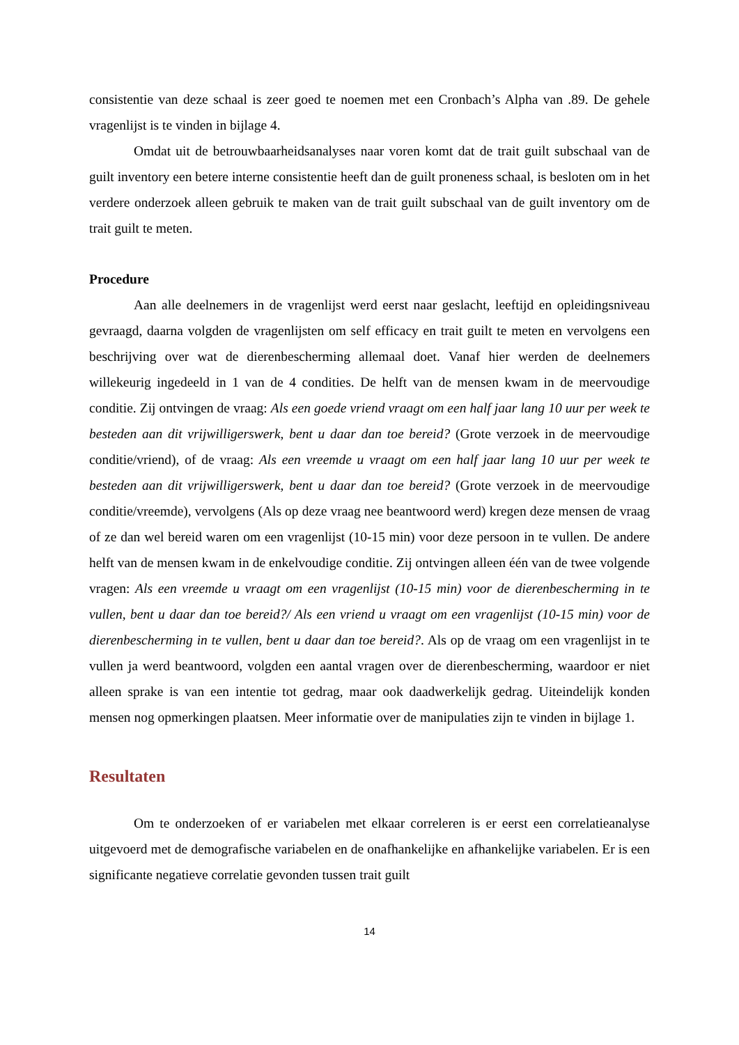consistentie van deze schaal is zeer goed te noemen met een Cronbach’s Alpha van .89. De gehele vragenlijst is te vinden in bijlage 4.
Omdat uit de betrouwbaarheidsanalyses naar voren komt dat de trait guilt subschaal van de guilt inventory een betere interne consistentie heeft dan de guilt proneness schaal, is besloten om in het verdere onderzoek alleen gebruik te maken van de trait guilt subschaal van de guilt inventory om de trait guilt te meten.
Procedure
Aan alle deelnemers in de vragenlijst werd eerst naar geslacht, leeftijd en opleidingsniveau gevraagd, daarna volgden de vragenlijsten om self efficacy en trait guilt te meten en vervolgens een beschrijving over wat de dierenbescherming allemaal doet. Vanaf hier werden de deelnemers willekeurig ingedeeld in 1 van de 4 condities. De helft van de mensen kwam in de meervoudige conditie. Zij ontvingen de vraag: Als een goede vriend vraagt om een half jaar lang 10 uur per week te besteden aan dit vrijwilligerswerk, bent u daar dan toe bereid? (Grote verzoek in de meervoudige conditie/vriend), of de vraag: Als een vreemde u vraagt om een half jaar lang 10 uur per week te besteden aan dit vrijwilligerswerk, bent u daar dan toe bereid? (Grote verzoek in de meervoudige conditie/vreemde), vervolgens (Als op deze vraag nee beantwoord werd) kregen deze mensen de vraag of ze dan wel bereid waren om een vragenlijst (10-15 min) voor deze persoon in te vullen. De andere helft van de mensen kwam in de enkelvoudige conditie. Zij ontvingen alleen één van de twee volgende vragen: Als een vreemde u vraagt om een vragenlijst (10-15 min) voor de dierenbescherming in te vullen, bent u daar dan toe bereid?/ Als een vriend u vraagt om een vragenlijst (10-15 min) voor de dierenbescherming in te vullen, bent u daar dan toe bereid?. Als op de vraag om een vragenlijst in te vullen ja werd beantwoord, volgden een aantal vragen over de dierenbescherming, waardoor er niet alleen sprake is van een intentie tot gedrag, maar ook daadwerkelijk gedrag. Uiteindelijk konden mensen nog opmerkingen plaatsen. Meer informatie over de manipulaties zijn te vinden in bijlage 1.
Resultaten
Om te onderzoeken of er variabelen met elkaar correleren is er eerst een correlatieanalyse uitgevoerd met de demografische variabelen en de onafhankelijke en afhankelijke variabelen. Er is een significante negatieve correlatie gevonden tussen trait guilt
14